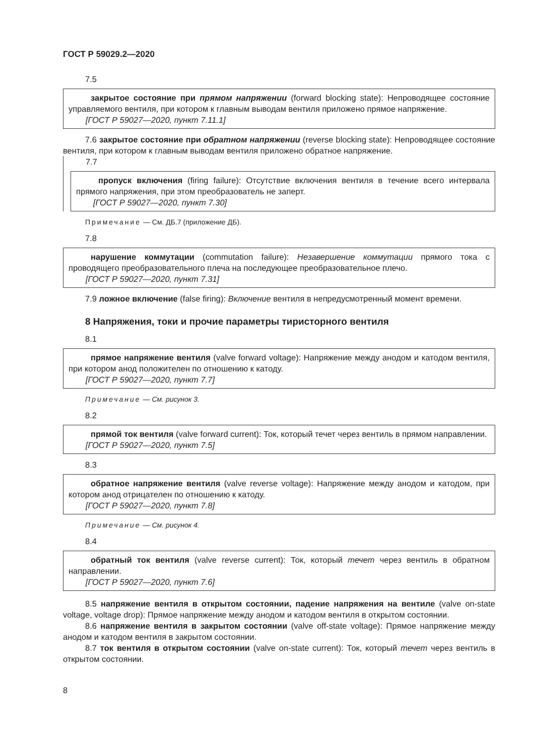ГОСТ Р 59029.2—2020
7.5
закрытое состояние при прямом напряжении (forward blocking state): Непроводящее состояние управляемого вентиля, при котором к главным выводам вентиля приложено прямое напряжение.
[ГОСТ Р 59027—2020, пункт 7.11.1]
7.6 закрытое состояние при обратном напряжении (reverse blocking state): Непроводящее состояние вентиля, при котором к главным выводам вентиля приложено обратное напряжение.
7.7
пропуск включения (firing failure): Отсутствие включения вентиля в течение всего интервала прямого напряжения, при этом преобразователь не заперт.
[ГОСТ Р 59027—2020, пункт 7.30]
Примечание — См. ДБ.7 (приложение ДБ).
7.8
нарушение коммутации (commutation failure): Незавершение коммутации прямого тока с проводящего преобразовательного плеча на последующее преобразовательное плечо.
[ГОСТ Р 59027—2020, пункт 7.31]
7.9 ложное включение (false firing): Включение вентиля в непредусмотренный момент времени.
8 Напряжения, токи и прочие параметры тиристорного вентиля
8.1
прямое напряжение вентиля (valve forward voltage): Напряжение между анодом и катодом вентиля, при котором анод положителен по отношению к катоду.
[ГОСТ Р 59027—2020, пункт 7.7]
Примечание — См. рисунок 3.
8.2
прямой ток вентиля (valve forward current): Ток, который течет через вентиль в прямом направлении.
[ГОСТ Р 59027—2020, пункт 7.5]
8.3
обратное напряжение вентиля (valve reverse voltage): Напряжение между анодом и катодом, при котором анод отрицателен по отношению к катоду.
[ГОСТ Р 59027—2020, пункт 7.8]
Примечание — См. рисунок 4.
8.4
обратный ток вентиля (valve reverse current): Ток, который течет через вентиль в обратном направлении.
[ГОСТ Р 59027—2020, пункт 7.6]
8.5 напряжение вентиля в открытом состоянии, падение напряжения на вентиле (valve on-state voltage, voltage drop): Прямое напряжение между анодом и катодом вентиля в открытом состоянии.
8.6 напряжение вентиля в закрытом состоянии (valve off-state voltage): Прямое напряжение между анодом и катодом вентиля в закрытом состоянии.
8.7 ток вентиля в открытом состоянии (valve on-state current): Ток, который течет через вентиль в открытом состоянии.
8